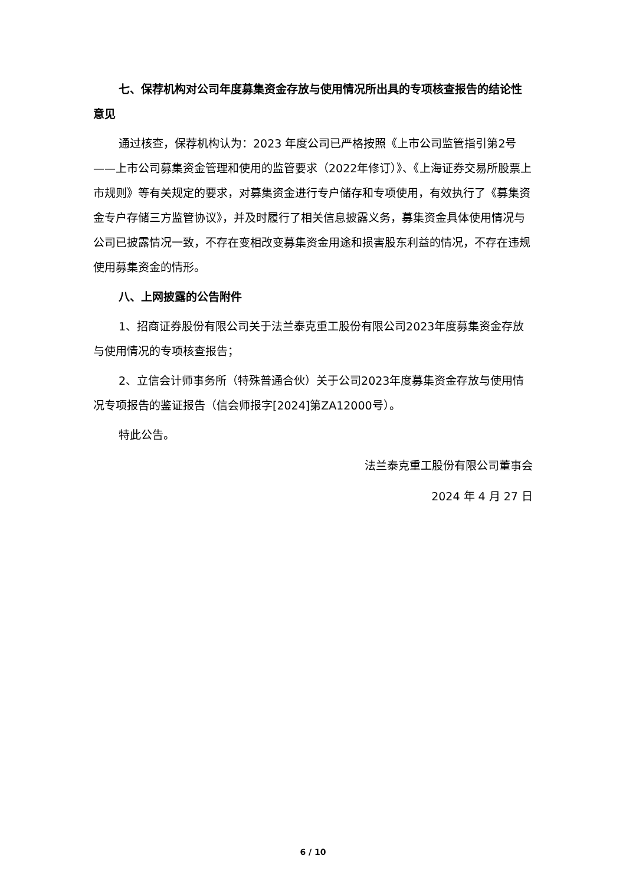七、保荐机构对公司年度募集资金存放与使用情况所出具的专项核查报告的结论性意见
通过核查，保荐机构认为：2023 年度公司已严格按照《上市公司监管指引第2号——上市公司募集资金管理和使用的监管要求（2022年修订）》、《上海证券交易所股票上市规则》等有关规定的要求，对募集资金进行专户储存和专项使用，有效执行了《募集资金专户存储三方监管协议》，并及时履行了相关信息披露义务，募集资金具体使用情况与公司已披露情况一致，不存在变相改变募集资金用途和损害股东利益的情况，不存在违规使用募集资金的情形。
八、上网披露的公告附件
1、招商证券股份有限公司关于法兰泰克重工股份有限公司2023年度募集资金存放与使用情况的专项核查报告；
2、立信会计师事务所（特殊普通合伙）关于公司2023年度募集资金存放与使用情况专项报告的鉴证报告（信会师报字[2024]第ZA12000号）。
特此公告。
法兰泰克重工股份有限公司董事会
2024 年 4 月 27 日
6 / 10